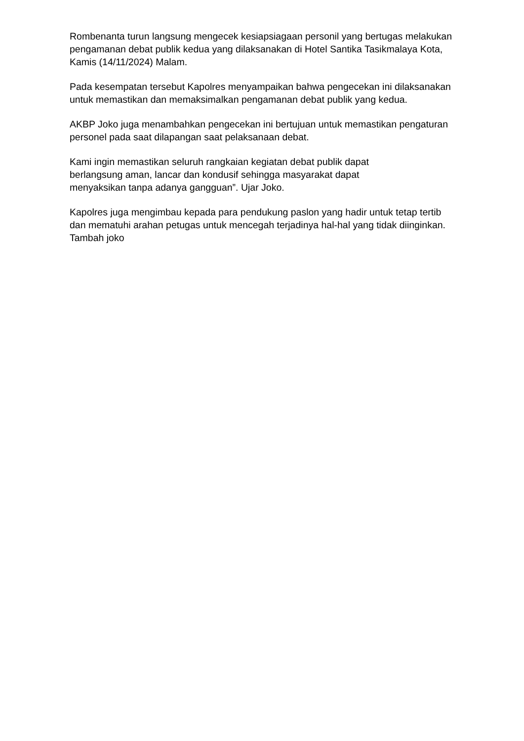Rombenanta turun langsung mengecek kesiapsiagaan personil yang bertugas melakukan pengamanan debat publik kedua yang dilaksanakan di Hotel Santika Tasikmalaya Kota, Kamis (14/11/2024) Malam.
Pada kesempatan tersebut Kapolres menyampaikan bahwa pengecekan ini dilaksanakan untuk memastikan dan memaksimalkan pengamanan debat publik yang kedua.
AKBP Joko juga menambahkan pengecekan ini bertujuan untuk memastikan pengaturan personel pada saat dilapangan saat pelaksanaan debat.
Kami ingin memastikan seluruh rangkaian kegiatan debat publik dapat
berlangsung aman, lancar dan kondusif sehingga masyarakat dapat
menyaksikan tanpa adanya gangguan”. Ujar Joko.
Kapolres juga mengimbau kepada para pendukung paslon yang hadir untuk tetap tertib dan mematuhi arahan petugas untuk mencegah terjadinya hal-hal yang tidak diinginkan. Tambah joko